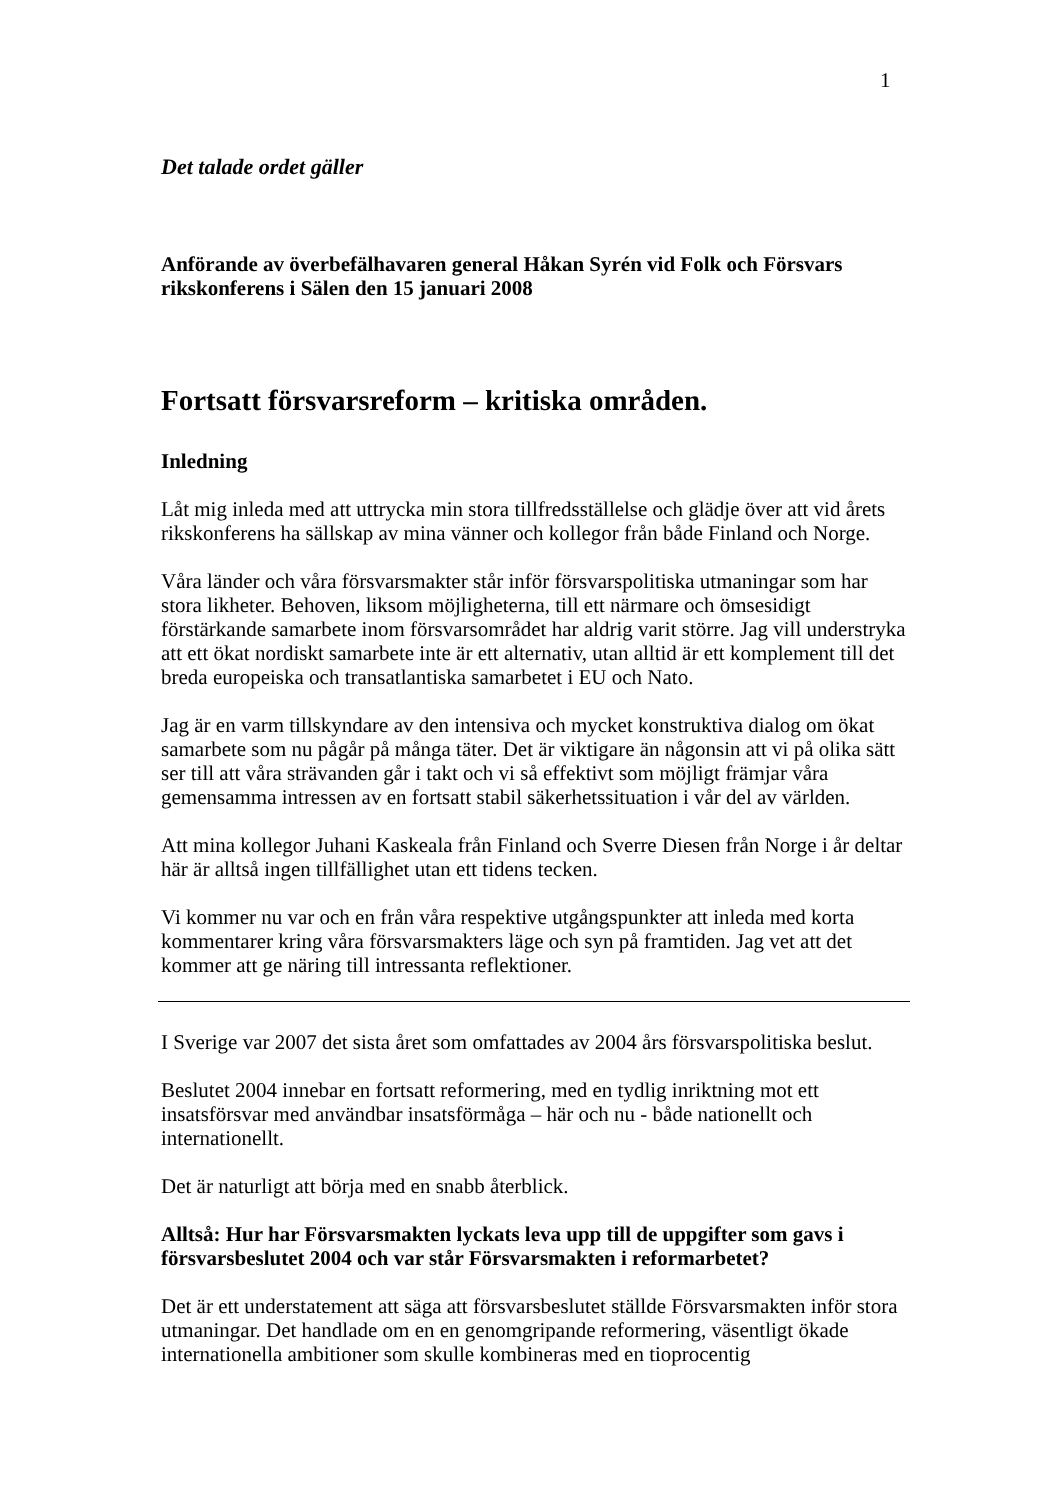1
Det talade ordet gäller
Anförande av överbefälhavaren general Håkan Syrén vid Folk och Försvars rikskonferens i Sälen den 15 januari 2008
Fortsatt försvarsreform – kritiska områden.
Inledning
Låt mig inleda med att uttrycka min stora tillfredsställelse och glädje över att vid årets rikskonferens ha sällskap av mina vänner och kollegor från både Finland och Norge.
Våra länder och våra försvarsmakter står inför försvarspolitiska utmaningar som har stora likheter. Behoven, liksom möjligheterna, till ett närmare och ömsesidigt förstärkande samarbete inom försvarsområdet har aldrig varit större. Jag vill understryka att ett ökat nordiskt samarbete inte är ett alternativ, utan alltid är ett komplement till det breda europeiska och transatlantiska samarbetet i EU och Nato.
Jag är en varm tillskyndare av den intensiva och mycket konstruktiva dialog om ökat samarbete som nu pågår på många täter. Det är viktigare än någonsin att vi på olika sätt ser till att våra strävanden går i takt och vi så effektivt som möjligt främjar våra gemensamma intressen av en fortsatt stabil säkerhetssituation i vår del av världen.
Att mina kollegor Juhani Kaskeala från Finland och Sverre Diesen från Norge i år deltar här är alltså ingen tillfällighet utan ett tidens tecken.
Vi kommer nu var och en från våra respektive utgångspunkter att inleda med korta kommentarer kring våra försvarsmakters läge och syn på framtiden. Jag vet att det kommer att ge näring till intressanta reflektioner.
I Sverige var 2007 det sista året som omfattades av 2004 års försvarspolitiska beslut.
Beslutet 2004 innebar en fortsatt reformering, med en tydlig inriktning mot ett insatsförsvar med användbar insatsförmåga – här och nu - både nationellt och internationellt.
Det är naturligt att börja med en snabb återblick.
Alltså: Hur har Försvarsmakten lyckats leva upp till de uppgifter som gavs i försvarsbeslutet 2004 och var står Försvarsmakten i reformarbetet?
Det är ett understatement att säga att försvarsbeslutet ställde Försvarsmakten inför stora utmaningar. Det handlade om en en genomgripande reformering, väsentligt ökade internationella ambitioner som skulle kombineras med en tioprocentig